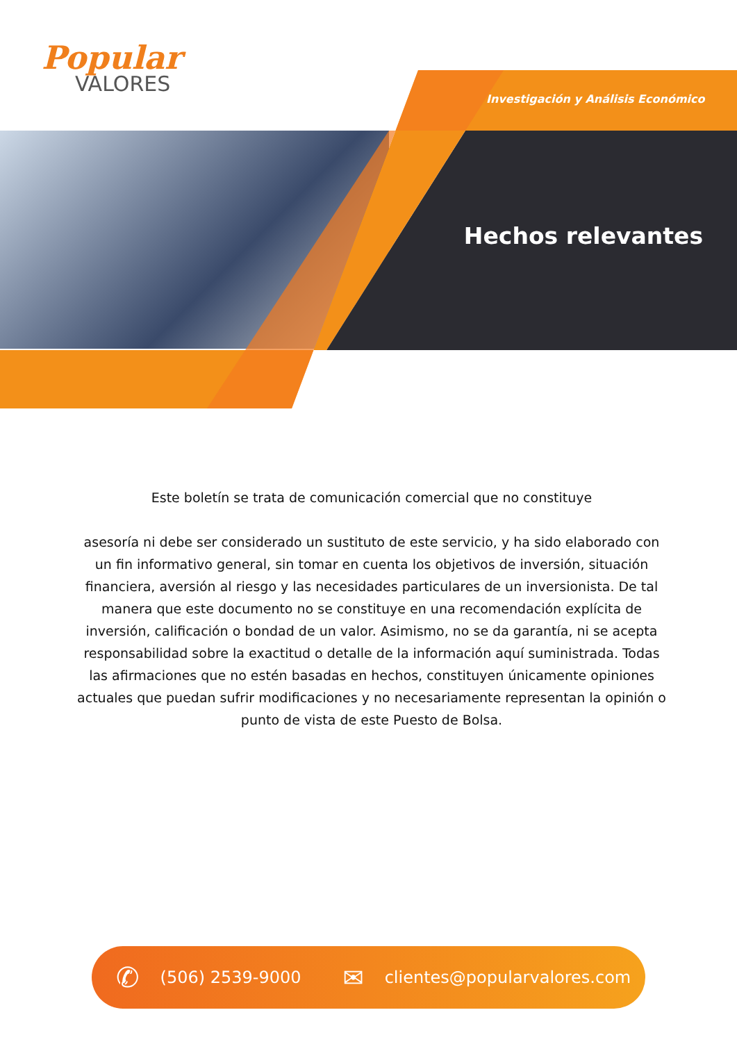Popular
VALORES
Investigación y Análisis Económico
Hechos relevantes
Este boletín se trata de comunicación comercial que no constituye
asesoría ni debe ser considerado un sustituto de este servicio, y ha sido elaborado con un fin informativo general, sin tomar en cuenta los objetivos de inversión, situación financiera, aversión al riesgo y las necesidades particulares de un inversionista. De tal manera que este documento no se constituye en una recomendación explícita de inversión, calificación o bondad de un valor. Asimismo, no se da garantía, ni se acepta responsabilidad sobre la exactitud o detalle de la información aquí suministrada. Todas las afirmaciones que no estén basadas en hechos, constituyen únicamente opiniones actuales que puedan sufrir modificaciones y no necesariamente representan la opinión o punto de vista de este Puesto de Bolsa.
✆ (506) 2539-9000 ✉ clientes@popularvalores.com